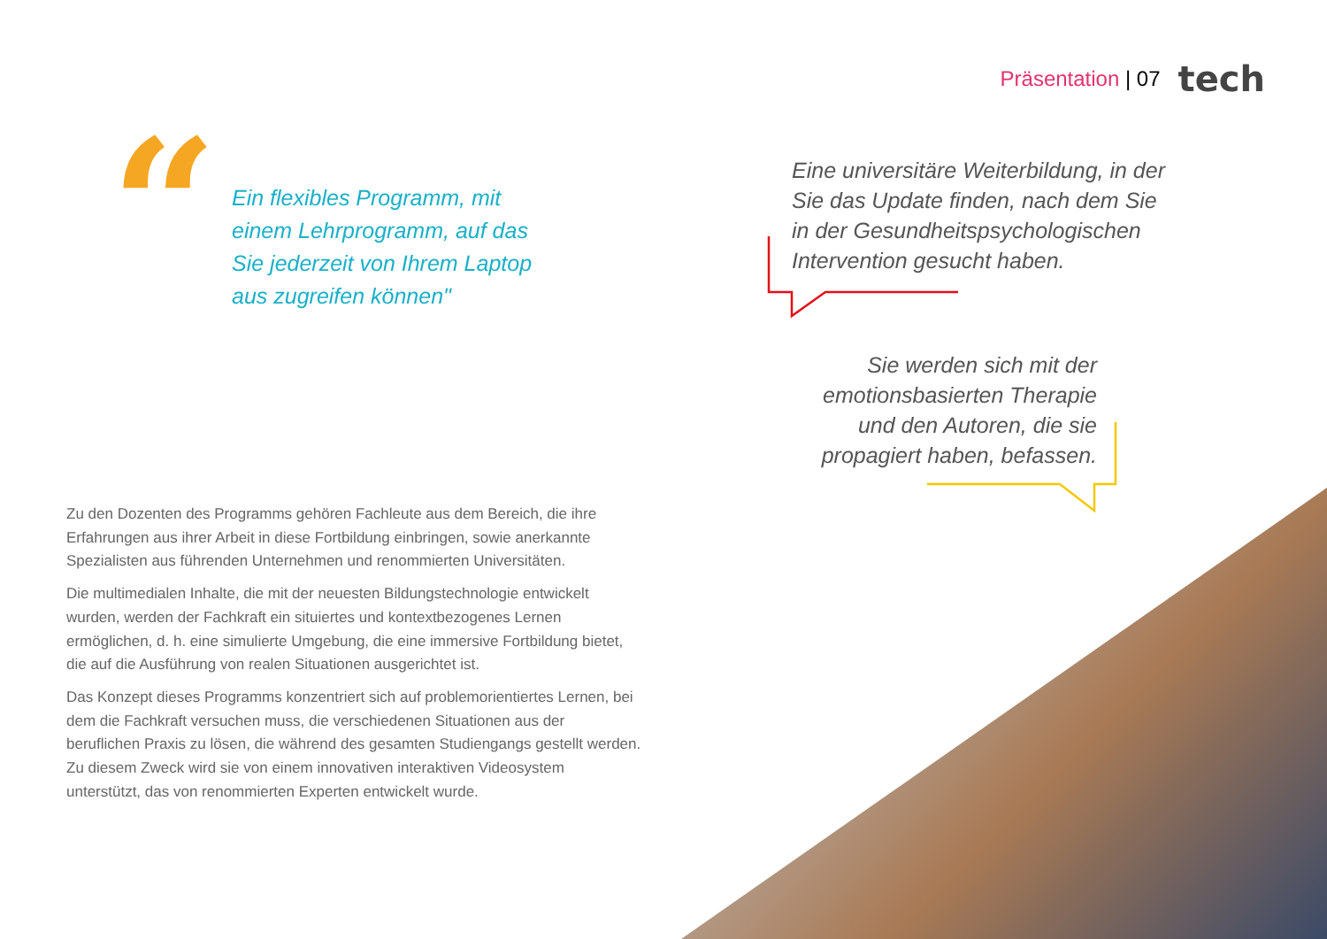Präsentation | 07 tech
“
Ein flexibles Programm, mit einem Lehrprogramm, auf das Sie jederzeit von Ihrem Laptop aus zugreifen können"
Eine universitäre Weiterbildung, in der Sie das Update finden, nach dem Sie in der Gesundheitspsychologischen Intervention gesucht haben.
Sie werden sich mit der emotionsbasierten Therapie und den Autoren, die sie propagiert haben, befassen.
Zu den Dozenten des Programms gehören Fachleute aus dem Bereich, die ihre Erfahrungen aus ihrer Arbeit in diese Fortbildung einbringen, sowie anerkannte Spezialisten aus führenden Unternehmen und renommierten Universitäten.
Die multimedialen Inhalte, die mit der neuesten Bildungstechnologie entwickelt wurden, werden der Fachkraft ein situiertes und kontextbezogenes Lernen ermöglichen, d. h. eine simulierte Umgebung, die eine immersive Fortbildung bietet, die auf die Ausführung von realen Situationen ausgerichtet ist.
Das Konzept dieses Programms konzentriert sich auf problemorientiertes Lernen, bei dem die Fachkraft versuchen muss, die verschiedenen Situationen aus der beruflichen Praxis zu lösen, die während des gesamten Studiengangs gestellt werden. Zu diesem Zweck wird sie von einem innovativen interaktiven Videosystem unterstützt, das von renommierten Experten entwickelt wurde.